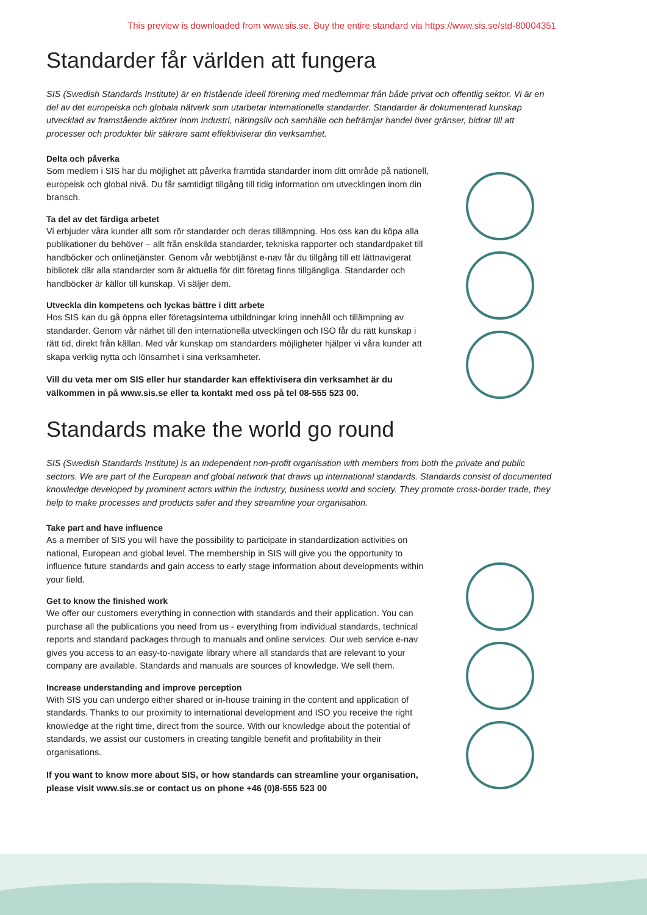This preview is downloaded from www.sis.se. Buy the entire standard via https://www.sis.se/std-80004351
Standarder får världen att fungera
SIS (Swedish Standards Institute) är en fristående ideell förening med medlemmar från både privat och offentlig sektor. Vi är en del av det europeiska och globala nätverk som utarbetar internationella standarder. Standarder är dokumenterad kunskap utvecklad av framstående aktörer inom industri, näringsliv och samhälle och befrämjar handel över gränser, bidrar till att processer och produkter blir säkrare samt effektiviserar din verksamhet.
Delta och påverka
Som medlem i SIS har du möjlighet att påverka framtida standarder inom ditt område på nationell, europeisk och global nivå. Du får samtidigt tillgång till tidig information om utvecklingen inom din bransch.
Ta del av det färdiga arbetet
Vi erbjuder våra kunder allt som rör standarder och deras tillämpning. Hos oss kan du köpa alla publikationer du behöver – allt från enskilda standarder, tekniska rapporter och standardpaket till handböcker och onlinetjänster. Genom vår webbtjänst e-nav får du tillgång till ett lättnavigerat bibliotek där alla standarder som är aktuella för ditt företag finns tillgängliga. Standarder och handböcker är källor till kunskap. Vi säljer dem.
Utveckla din kompetens och lyckas bättre i ditt arbete
Hos SIS kan du gå öppna eller företagsinterna utbildningar kring innehåll och tillämpning av standarder. Genom vår närhet till den internationella utvecklingen och ISO får du rätt kunskap i rätt tid, direkt från källan. Med vår kunskap om standarders möjligheter hjälper vi våra kunder att skapa verklig nytta och lönsamhet i sina verksamheter.
Vill du veta mer om SIS eller hur standarder kan effektivisera din verksamhet är du välkommen in på www.sis.se eller ta kontakt med oss på tel 08-555 523 00.
Standards make the world go round
SIS (Swedish Standards Institute) is an independent non-profit organisation with members from both the private and public sectors. We are part of the European and global network that draws up international standards. Standards consist of documented knowledge developed by prominent actors within the industry, business world and society. They promote cross-border trade, they help to make processes and products safer and they streamline your organisation.
Take part and have influence
As a member of SIS you will have the possibility to participate in standardization activities on national, European and global level. The membership in SIS will give you the opportunity to influence future standards and gain access to early stage information about developments within your field.
Get to know the finished work
We offer our customers everything in connection with standards and their application. You can purchase all the publications you need from us - everything from individual standards, technical reports and standard packages through to manuals and online services. Our web service e-nav gives you access to an easy-to-navigate library where all standards that are relevant to your company are available. Standards and manuals are sources of knowledge. We sell them.
Increase understanding and improve perception
With SIS you can undergo either shared or in-house training in the content and application of standards. Thanks to our proximity to international development and ISO you receive the right knowledge at the right time, direct from the source. With our knowledge about the potential of standards, we assist our customers in creating tangible benefit and profitability in their organisations.
If you want to know more about SIS, or how standards can streamline your organisation, please visit www.sis.se or contact us on phone +46 (0)8-555 523 00